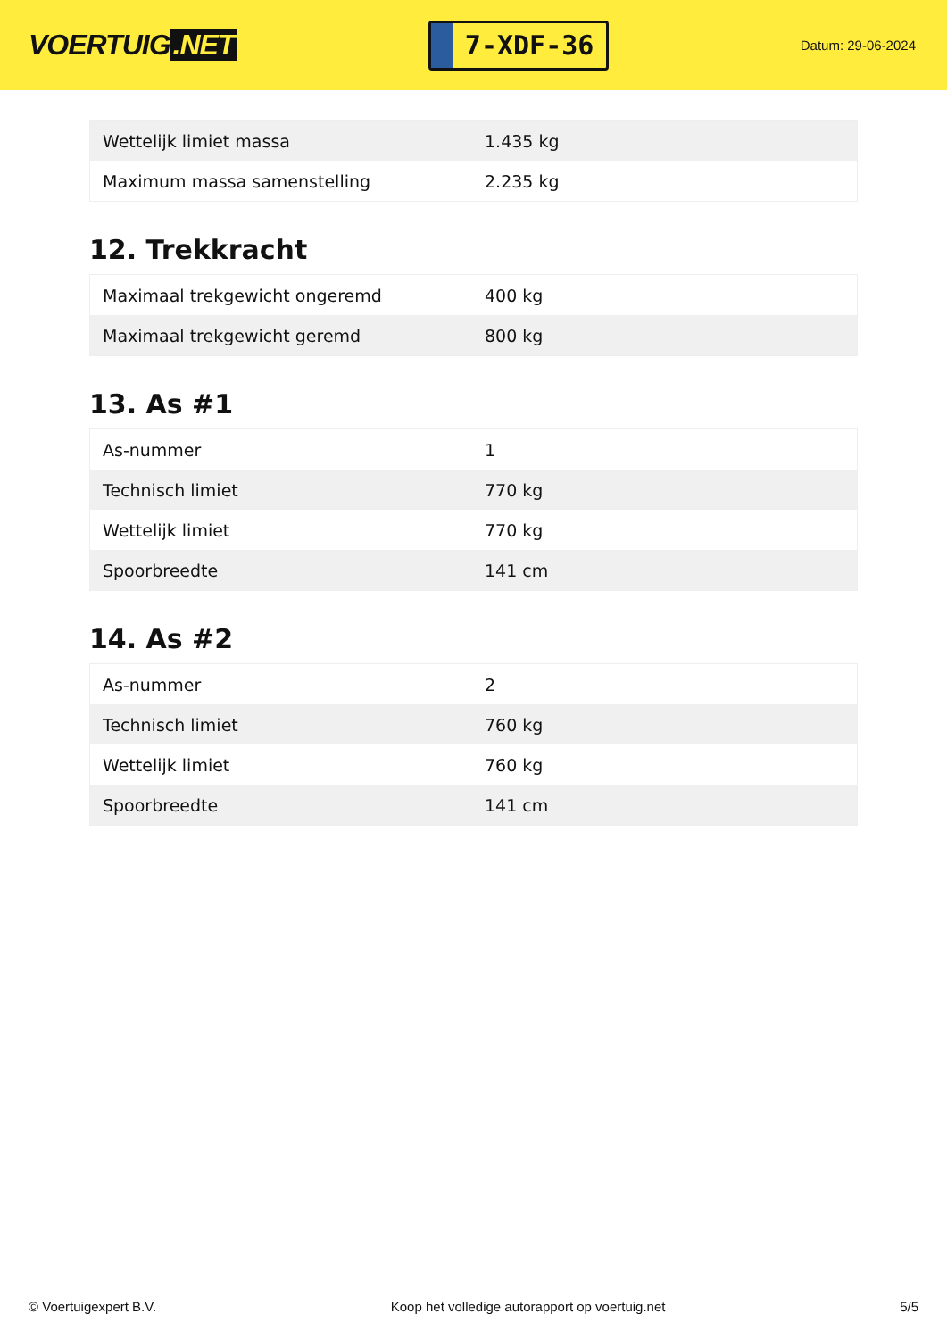VOERTUIG.NET
7-XDF-36
Datum: 29-06-2024
| Wettelijk limiet massa | 1.435 kg |
| Maximum massa samenstelling | 2.235 kg |
12. Trekkracht
| Maximaal trekgewicht ongeremd | 400 kg |
| Maximaal trekgewicht geremd | 800 kg |
13. As #1
| As-nummer | 1 |
| Technisch limiet | 770 kg |
| Wettelijk limiet | 770 kg |
| Spoorbreedte | 141 cm |
14. As #2
| As-nummer | 2 |
| Technisch limiet | 760 kg |
| Wettelijk limiet | 760 kg |
| Spoorbreedte | 141 cm |
© Voertuigexpert B.V. Koop het volledige autorapport op voertuig.net 5/5